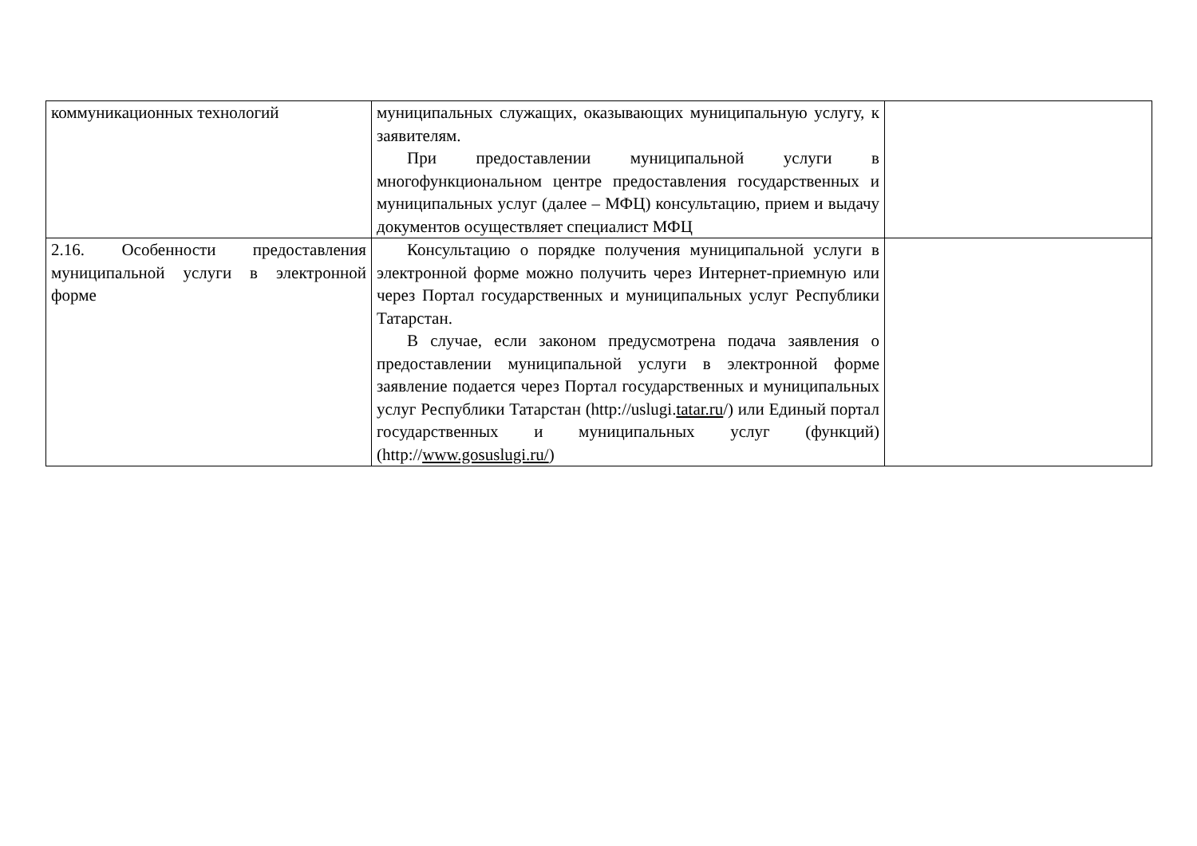| коммуникационных технологий | муниципальных служащих, оказывающих муниципальную услугу, к заявителям. При предоставлении муниципальной услуги в многофункциональном центре предоставления государственных и муниципальных услуг (далее – МФЦ) консультацию, прием и выдачу документов осуществляет специалист МФЦ | |
| 2.16. Особенности предоставления муниципальной услуги в электронной форме | Консультацию о порядке получения муниципальной услуги в электронной форме можно получить через Интернет-приемную или через Портал государственных и муниципальных услуг Республики Татарстан. В случае, если законом предусмотрена подача заявления о предоставлении муниципальной услуги в электронной форме заявление подается через Портал государственных и муниципальных услуг Республики Татарстан (http://uslugi. tatar.ru /) или Единый портал государственных и муниципальных услуг (функций) (http:// www.gosuslugi.ru/ ) | |